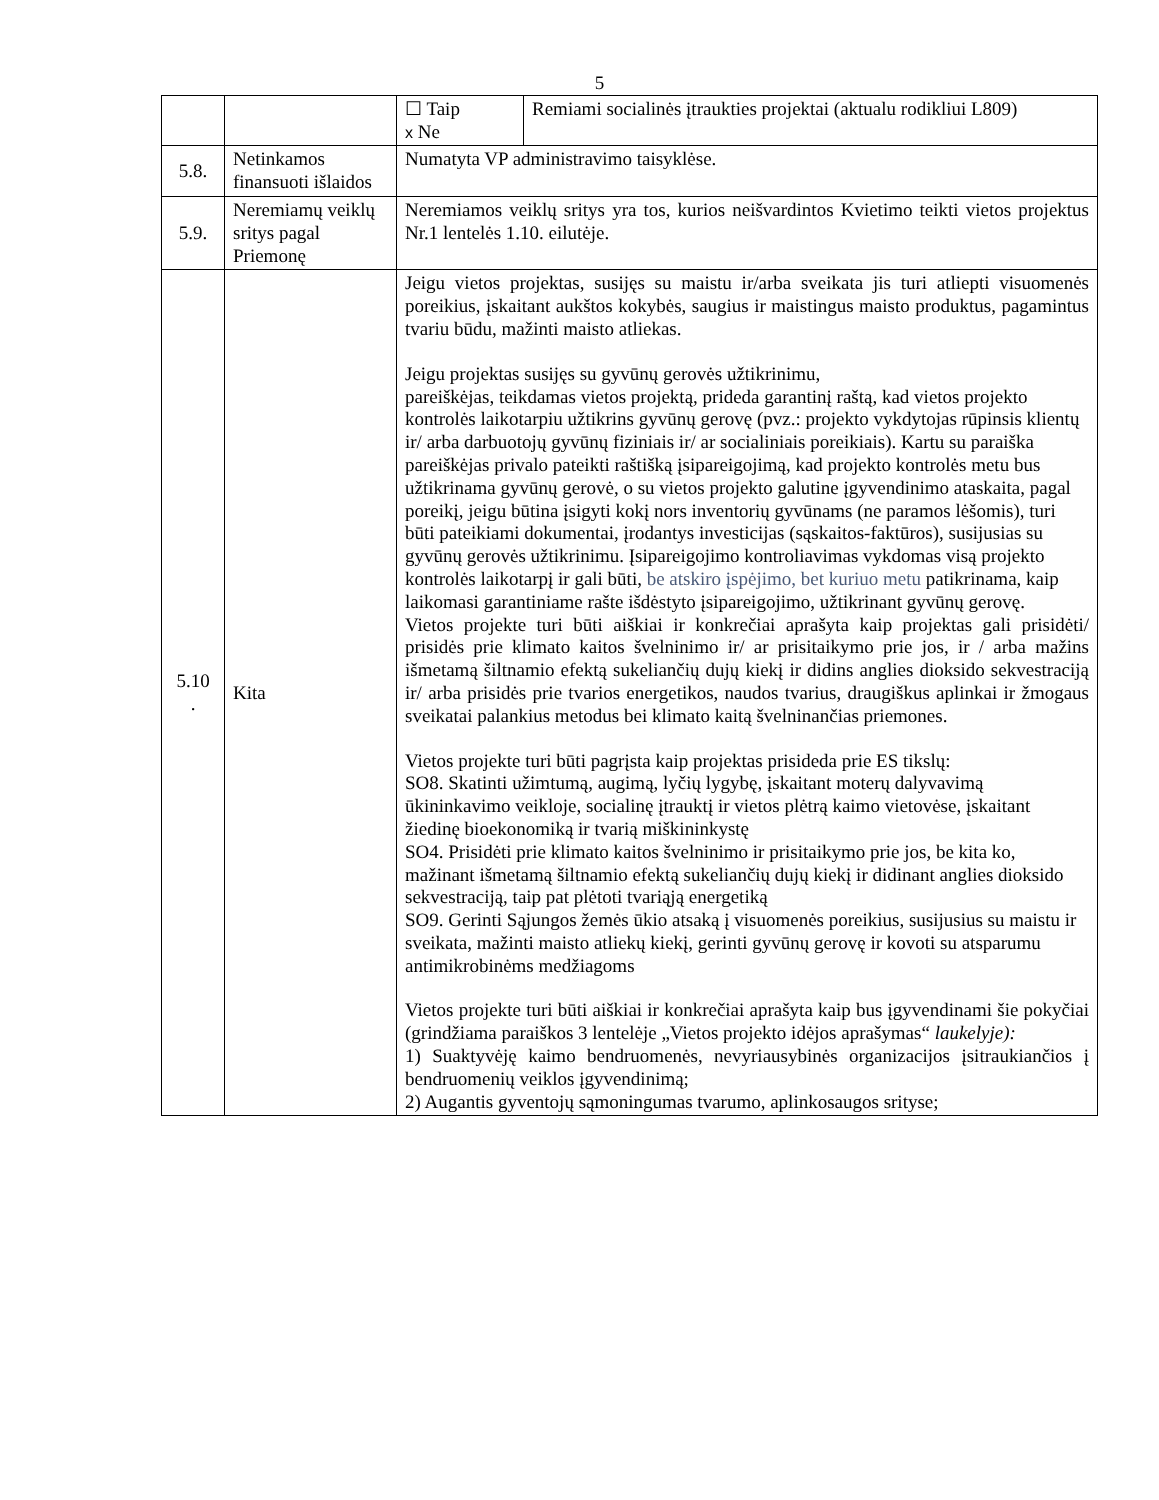5
| | | ☐ Taip x Ne | Remiami socialinės įtraukties projektai (aktualu rodikliui L809) |
| 5.8. | Netinkamos finansuoti išlaidos | Numatyta VP administravimo taisyklėse. | |
| 5.9. | Neremiamų veiklų sritys pagal Priemonę | Neremiamos veiklų sritys yra tos, kurios neišvardintos Kvietimo teikti vietos projektus Nr.1 lentelės 1.10. eilutėje. | |
| 5.10 . | Kita | Jeigu vietos projektas, susijęs su maistu ir/arba sveikata jis turi atliepti visuomenės poreikius, įskaitant aukštos kokybės, saugius ir maistingus maisto produktus, pagamintus tvariu būdu, mažinti maisto atliekas. Jeigu projektas susijęs su gyvūnų gerovės užtikrinimu, pareiškėjas, teikdamas vietos projektą, prideda garantinį raštą, kad vietos projekto kontrolės laikotarpiu užtikrins gyvūnų gerovę (pvz.: projekto vykdytojas rūpinsis klientų ir/ arba darbuotojų gyvūnų fiziniais ir/ ar socialiniais poreikiais). Kartu su paraiška pareiškėjas privalo pateikti raštišką įsipareigojimą, kad projekto kontrolės metu bus užtikrinama gyvūnų gerovė, o su vietos projekto galutine įgyvendinimo ataskaita, pagal poreikį, jeigu būtina įsigyti kokį nors inventorių gyvūnams (ne paramos lėšomis), turi būti pateikiami dokumentai, įrodantys investicijas (sąskaitos-faktūros), susijusias su gyvūnų gerovės užtikrinimu. Įsipareigojimo kontroliavimas vykdomas visą projekto kontrolės laikotarpį ir gali būti, be atskiro įspėjimo, bet kuriuo metu patikrinama, kaip laikomasi garantiniame rašte išdėstyto įsipareigojimo, užtikrinant gyvūnų gerovę. Vietos projekte turi būti aiškiai ir konkrečiai aprašyta kaip projektas gali prisidėti/ prisidės prie klimato kaitos švelninimo ir/ ar prisitaikymo prie jos, ir / arba mažins išmetamą šiltnamio efektą sukeliančių dujų kiekį ir didins anglies dioksido sekvestraciją ir/ arba prisidės prie tvarios energetikos, naudos tvarius, draugiškus aplinkai ir žmogaus sveikatai palankius metodus bei klimato kaitą švelninančias priemones. Vietos projekte turi būti pagrįsta kaip projektas prisideda prie ES tikslų: SO8. Skatinti užimtumą, augimą, lyčių lygybę, įskaitant moterų dalyvavimą ūkininkavimo veikloje, socialinę įtrauktį ir vietos plėtrą kaimo vietovėse, įskaitant žiedinę bioekonomiką ir tvarią miškininkystę SO4. Prisidėti prie klimato kaitos švelninimo ir prisitaikymo prie jos, be kita ko, mažinant išmetamą šiltnamio efektą sukeliančių dujų kiekį ir didinant anglies dioksido sekvestraciją, taip pat plėtoti tvariąją energetiką SO9. Gerinti Sąjungos žemės ūkio atsaką į visuomenės poreikius, susijusius su maistu ir sveikata, mažinti maisto atliekų kiekį, gerinti gyvūnų gerovę ir kovoti su atsparumu antimikrobinėms medžiagoms Vietos projekte turi būti aiškiai ir konkrečiai aprašyta kaip bus įgyvendinami šie pokyčiai (grindžiama paraiškos 3 lentelėje „Vietos projekto idėjos aprašymas“ laukelyje): 1) Suaktyvėję kaimo bendruomenės, nevyriausybinės organizacijos įsitraukiančios į bendruomenių veiklos įgyvendinimą; 2) Augantis gyventojų sąmoningumas tvarumo, aplinkosaugos srityse; | |